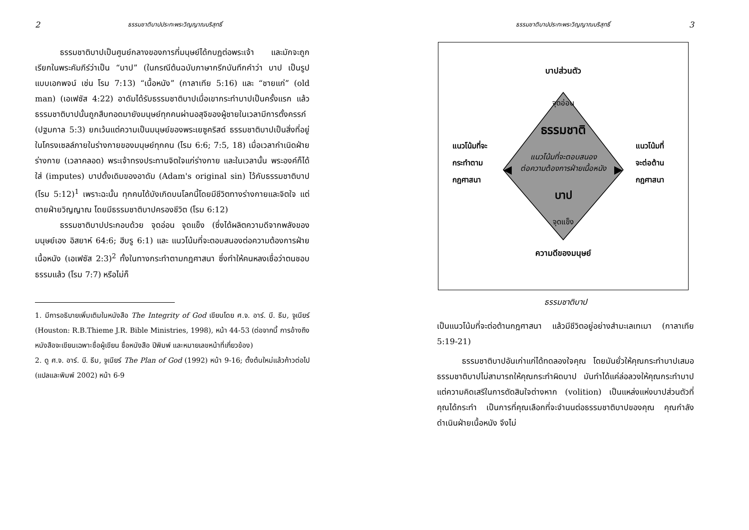2 ธรรมชาติบาปประทะพระวิญญาณบริสุทธิ์
ธรรมชาติบาปเป็นศูนย์กลางของการที่มนุษย์ได้กบฏต่อพระเจ้า และมักจะถูกเรียกในพระคัมภีร์ว่าเป็น “บาป” (ในกรณีต้นฉบับภาษากรีกบันทึกคำว่า บาป เป็นรูปแบบเอกพจน์ เช่น โรม 7:13) “เนื้อหนัง” (กาลาเทีย 5:16) และ “ชายแก่” (old man) (เอเฟซัส 4:22) อาดัมได้รับธรรมชาติบาปเมื่อเขากระทำบาปเป็นครั้งแรก แล้วธรรมชาติบาปนั้นถูกสืบทอดมายังมนุษย์ทุกคนผ่านอสุจิของผู้ชายในเวลามีการตั้งครรภ์ (ปฐมกาล 5:3) ยกเว้นแต่ความเป็นมนุษย์ของพระเยซูคริสต์ ธรรมชาติบาปเป็นสิ่งที่อยู่ในโครงเซลล์ภายในร่างกายของมนุษย์ทุกคน (โรม 6:6; 7:5, 18) เมื่อเวลากำเนิดฝ่ายร่างกาย (เวลาคลอด) พระเจ้าทรงประทานจิตใจแก่ร่างกาย และในเวลานั้น พระองค์ก็ได้ใส่ (imputes) บาปดั้งเดิมของอาดัม (Adam's original sin) ไว้กับธรรมชาติบาป (โรม 5:12)<sup>1</sup> เพราะฉะนั้น ทุกคนได้บังเกิดบนโลกนี้โดยมีชีวิตทางร่างกายและจิตใจ แต่ตายฝ่ายวิญญาณ โดยมีธรรมชาติบาปครองชีวิต (โรม 6:12)
ธรรมชาติบาปประกอบด้วย จุดอ่อน จุดแข็ง (ซึ่งได้ผลิตความดีจากพลังของมนุษย์เอง อิสยาห์ 64:6; ฮีบรู 6:1) และ แนวโน้มที่จะตอบสนองต่อความต้องการฝ่ายเนื้อหนัง (เอเฟซัส 2:3)<sup>2</sup> ทั้งในทางกระทำตามกฎศาสนา ซึ่งทำให้คนหลงเชื่อว่าตนชอบธรรมแล้ว (โรม 7:7) หรือไม่ก็
1. มีการอธิบายเพิ่มเติมในหนังสือ The Integrity of God เขียนโดย ศ.จ. อาร์. บี. ธีม, จูเนียร์ (Houston: R.B.Thieme J.R. Bible Ministries, 1998), หน้า 44-53 (ต่อจากนี้ การอ้างถึงหนังสือจะเขียนเฉพาะชื่อผู้เขียน ชื่อหนังสือ ปีพิมพ์ และหมายเลขหน้าที่เกี่ยวข้อง)
2. ดู ศ.จ. อาร์. บี. ธีม, จูเนียร์ The Plan of God (1992) หน้า 9-16; ตั้งต้นใหม่แล้วก้าวต่อไป (แปลและพิมพ์ 2002) หน้า 6-9
ธรรมชาติบาปประทะพระวิญญาณบริสุทธิ์ 3
◀
▶
บาปส่วนตัว
จุดอ่อน
ธรรมชาติ
แนวโน้มที่จะตอบสนอง
ต่อความต้องการฝ่ายเนื้อหนัง
บาป
จุดแข็ง
ความดีของมนุษย์
แนวโน้มที่จะ
กระทำตาม
กฎศาสนา
แนวโน้มที่
จะต่อต้าน
กฎศาสนา
ธรรมชาติบาป
เป็นแนวโน้มที่จะต่อต้านกฎศาสนา แล้วมีชีวิตอยู่อย่างสำมะเลเทเมา (กาลาเทีย 5:19-21)
ธรรมชาติบาปอันเก่าแก่ได้ทดลองใจคุณ โดยมันยั่วให้คุณกระทำบาปเสมอ ธรรมชาติบาปไม่สามารถให้คุณกระทำผิดบาป มันทำได้แค่ล่อลวงให้คุณกระทำบาป แต่ความคิดเสรีในการตัดสินใจต่างหาก (volition) เป็นแหล่งแห่งบาปส่วนตัวที่คุณได้กระทำ เป็นการที่คุณเลือกที่จะจำนนต่อธรรมชาติบาปของคุณ คุณกำลังดำเนินฝ่ายเนื้อหนัง จึงไม่